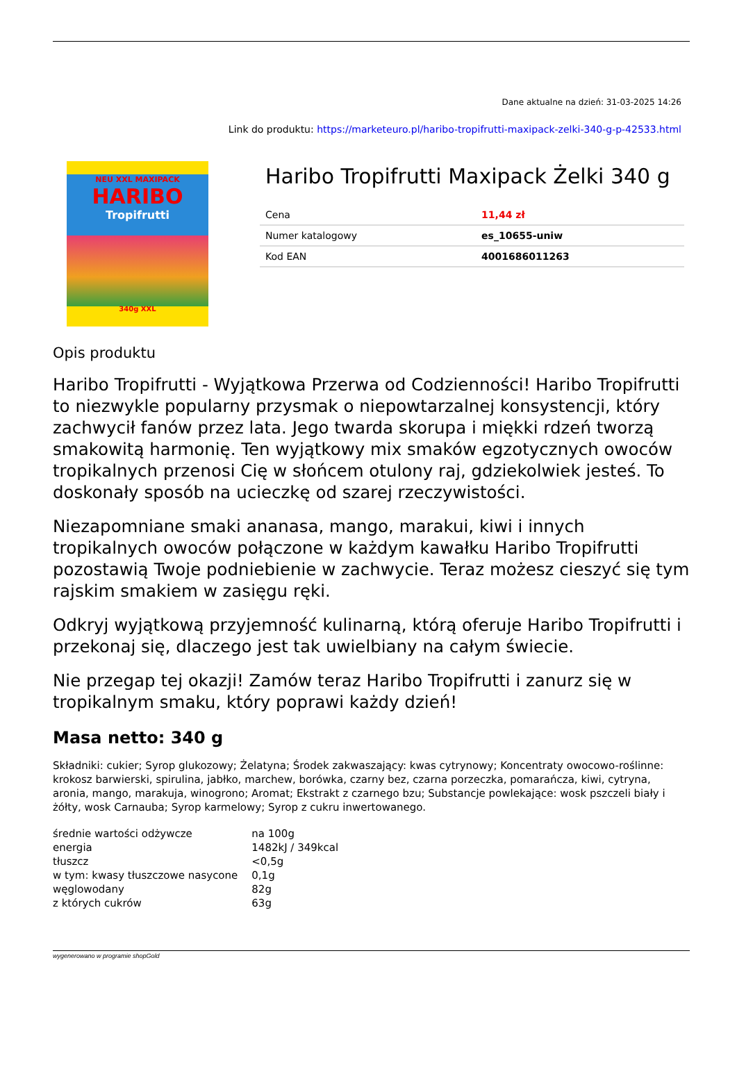Dane aktualne na dzień: 31-03-2025 14:26
Link do produktu: https://marketeuro.pl/haribo-tropifrutti-maxipack-zelki-340-g-p-42533.html
NEU XXL MAXIPACK
HARIBO
Tropifrutti
340g XXL
Haribo Tropifrutti Maxipack Żelki 340 g
| Cena | 11,44 zł |
| Numer katalogowy | es_10655-uniw |
| Kod EAN | 4001686011263 |
Opis produktu
Haribo Tropifrutti - Wyjątkowa Przerwa od Codzienności! Haribo Tropifrutti to niezwykle popularny przysmak o niepowtarzalnej konsystencji, który zachwycił fanów przez lata. Jego twarda skorupa i miękki rdzeń tworzą smakowitą harmonię. Ten wyjątkowy mix smaków egzotycznych owoców tropikalnych przenosi Cię w słońcem otulony raj, gdziekolwiek jesteś. To doskonały sposób na ucieczkę od szarej rzeczywistości.
Niezapomniane smaki ananasa, mango, marakui, kiwi i innych tropikalnych owoców połączone w każdym kawałku Haribo Tropifrutti pozostawią Twoje podniebienie w zachwycie. Teraz możesz cieszyć się tym rajskim smakiem w zasięgu ręki.
Odkryj wyjątkową przyjemność kulinarną, którą oferuje Haribo Tropifrutti i przekonaj się, dlaczego jest tak uwielbiany na całym świecie.
Nie przegap tej okazji! Zamów teraz Haribo Tropifrutti i zanurz się w tropikalnym smaku, który poprawi każdy dzień!
Masa netto: 340 g
Składniki: cukier; Syrop glukozowy; Żelatyna; Środek zakwaszający: kwas cytrynowy; Koncentraty owocowo-roślinne: krokosz barwierski, spirulina, jabłko, marchew, borówka, czarny bez, czarna porzeczka, pomarańcza, kiwi, cytryna, aronia, mango, marakuja, winogrono; Aromat; Ekstrakt z czarnego bzu; Substancje powlekające: wosk pszczeli biały i żółty, wosk Carnauba; Syrop karmelowy; Syrop z cukru inwertowanego.
| średnie wartości odżywcze | na 100g |
| energia | 1482kJ / 349kcal |
| tłuszcz | <0,5g |
| w tym: kwasy tłuszczowe nasycone | 0,1g |
| węglowodany | 82g |
| z których cukrów | 63g |
wygenerowano w programie shopGold